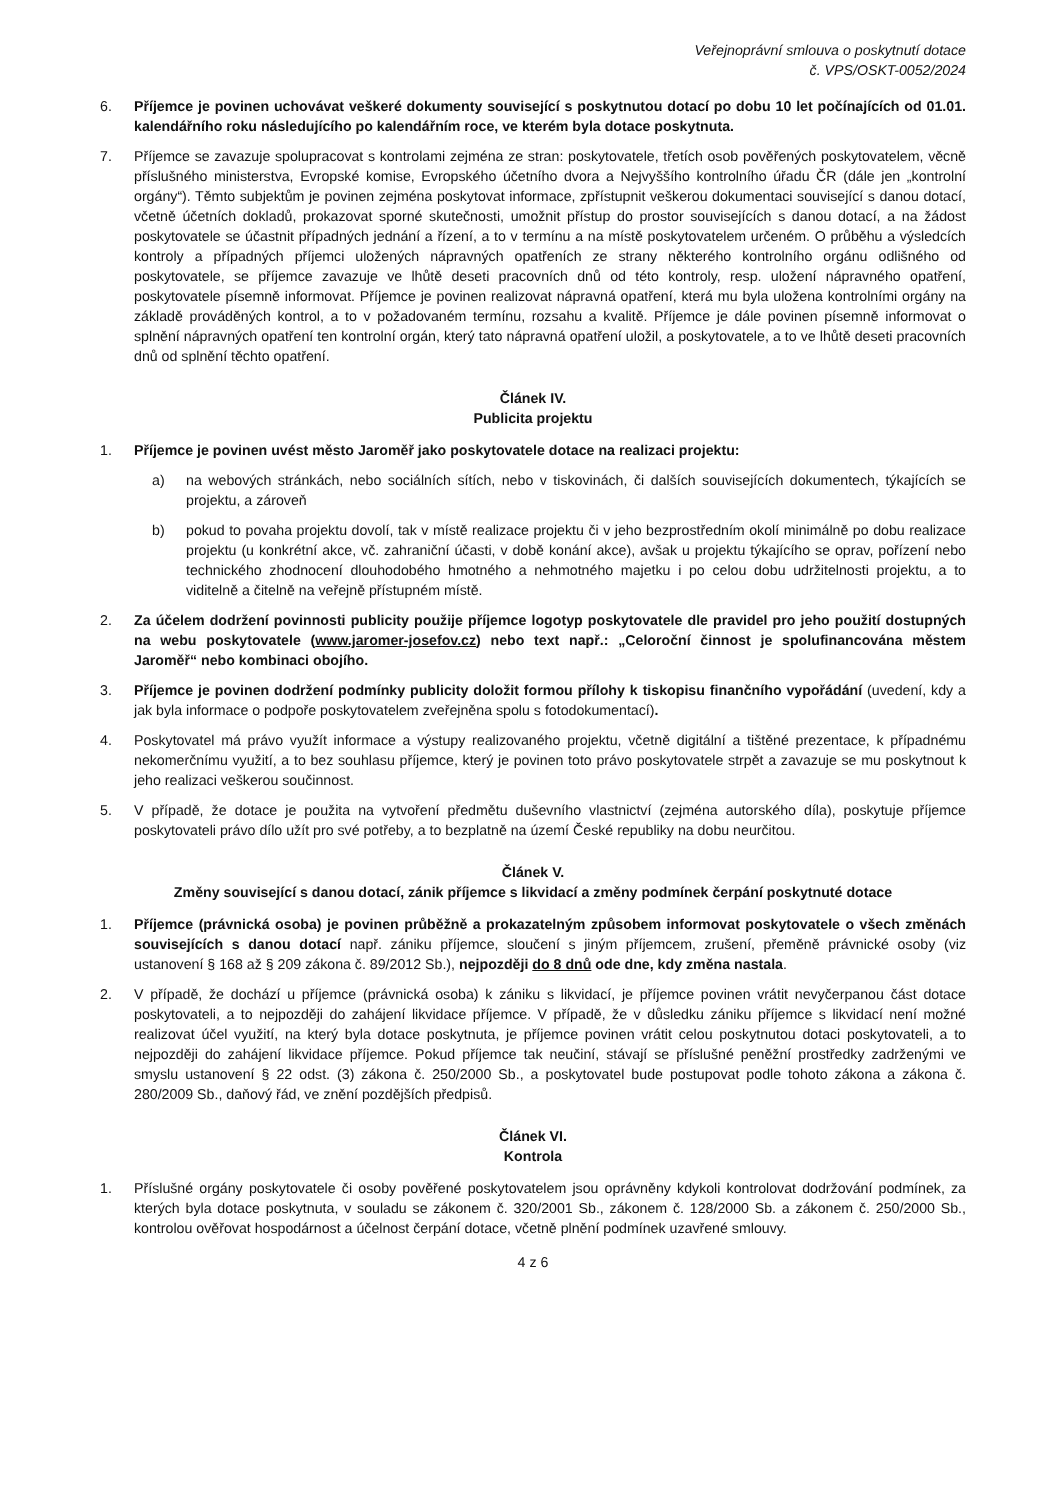Veřejnoprávní smlouva o poskytnutí dotace
č. VPS/OSKT-0052/2024
6. Příjemce je povinen uchovávat veškeré dokumenty související s poskytnutou dotací po dobu 10 let počínajících od 01.01. kalendářního roku následujícího po kalendářním roce, ve kterém byla dotace poskytnuta.
7. Příjemce se zavazuje spolupracovat s kontrolami zejména ze stran: poskytovatele, třetích osob pověřených poskytovatelem, věcně příslušného ministerstva, Evropské komise, Evropského účetního dvora a Nejvyššího kontrolního úřadu ČR (dále jen „kontrolní orgány“). Těmto subjektům je povinen zejména poskytovat informace, zpřístupnit veškerou dokumentaci související s danou dotací, včetně účetních dokladů, prokazovat sporné skutečnosti, umožnit přístup do prostor souvisejících s danou dotací, a na žádost poskytovatele se účastnit případných jednání a řízení, a to v termínu a na místě poskytovatelem určeném. O průběhu a výsledcích kontroly a případných příjemci uložených nápravných opatřeních ze strany některého kontrolního orgánu odlišného od poskytovatele, se příjemce zavazuje ve lhůtě deseti pracovních dnů od této kontroly, resp. uložení nápravného opatření, poskytovatele písemně informovat. Příjemce je povinen realizovat nápravná opatření, která mu byla uložena kontrolními orgány na základě prováděných kontrol, a to v požadovaném termínu, rozsahu a kvalitě. Příjemce je dále povinen písemně informovat o splnění nápravných opatření ten kontrolní orgán, který tato nápravná opatření uložil, a poskytovatele, a to ve lhůtě deseti pracovních dnů od splnění těchto opatření.
Článek IV.
Publicita projektu
1. Příjemce je povinen uvést město Jaroměř jako poskytovatele dotace na realizaci projektu:
a) na webových stránkách, nebo sociálních sítích, nebo v tiskovinách, či dalších souvisejících dokumentech, týkajících se projektu, a zároveň
b) pokud to povaha projektu dovolí, tak v místě realizace projektu či v jeho bezprostředním okolí minimálně po dobu realizace projektu (u konkrétní akce, vč. zahraniční účasti, v době konání akce), avšak u projektu týkajícího se oprav, pořízení nebo technického zhodnocení dlouhodobého hmotného a nehmotného majetku i po celou dobu udržitelnosti projektu, a to viditelně a čitelně na veřejně přístupném místě.
2. Za účelem dodržení povinnosti publicity použije příjemce logotyp poskytovatele dle pravidel pro jeho použití dostupných na webu poskytovatele (www.jaromer-josefov.cz) nebo text např.: „Celoroční činnost je spolufinancována městem Jaroměř“ nebo kombinaci obojího.
3. Příjemce je povinen dodržení podmínky publicity doložit formou přílohy k tiskopisu finančního vypořádání (uvedení, kdy a jak byla informace o podpoře poskytovatelem zveřejněna spolu s fotodokumentací).
4. Poskytovatel má právo využít informace a výstupy realizovaného projektu, včetně digitální a tištěné prezentace, k případnému nekomerčnímu využití, a to bez souhlasu příjemce, který je povinen toto právo poskytovatele strpět a zavazuje se mu poskytnout k jeho realizaci veškerou součinnost.
5. V případě, že dotace je použita na vytvoření předmětu duševního vlastnictví (zejména autorského díla), poskytuje příjemce poskytovateli právo dílo užít pro své potřeby, a to bezplatně na území České republiky na dobu neurčitou.
Článek V.
Změny související s danou dotací, zánik příjemce s likvidací a změny podmínek čerpání poskytnuté dotace
1. Příjemce (právnická osoba) je povinen průběžně a prokazatelným způsobem informovat poskytovatele o všech změnách souvisejících s danou dotací např. zániku příjemce, sloučení s jiným příjemcem, zrušení, přeměně právnické osoby (viz ustanovení § 168 až § 209 zákona č. 89/2012 Sb.), nejpozději do 8 dnů ode dne, kdy změna nastala.
2. V případě, že dochází u příjemce (právnická osoba) k zániku s likvidací, je příjemce povinen vrátit nevyčerpanou část dotace poskytovateli, a to nejpozději do zahájení likvidace příjemce. V případě, že v důsledku zániku příjemce s likvidací není možné realizovat účel využití, na který byla dotace poskytnuta, je příjemce povinen vrátit celou poskytnutou dotaci poskytovateli, a to nejpozději do zahájení likvidace příjemce. Pokud příjemce tak neučiní, stávají se příslušné peněžní prostředky zadrženými ve smyslu ustanovení § 22 odst. (3) zákona č. 250/2000 Sb., a poskytovatel bude postupovat podle tohoto zákona a zákona č. 280/2009 Sb., daňový řád, ve znění pozdějších předpisů.
Článek VI.
Kontrola
1. Příslušné orgány poskytovatele či osoby pověřené poskytovatelem jsou oprávněny kdykoli kontrolovat dodržování podmínek, za kterých byla dotace poskytnuta, v souladu se zákonem č. 320/2001 Sb., zákonem č. 128/2000 Sb. a zákonem č. 250/2000 Sb., kontrolou ověřovat hospodárnost a účelnost čerpání dotace, včetně plnění podmínek uzavřené smlouvy.
4 z 6